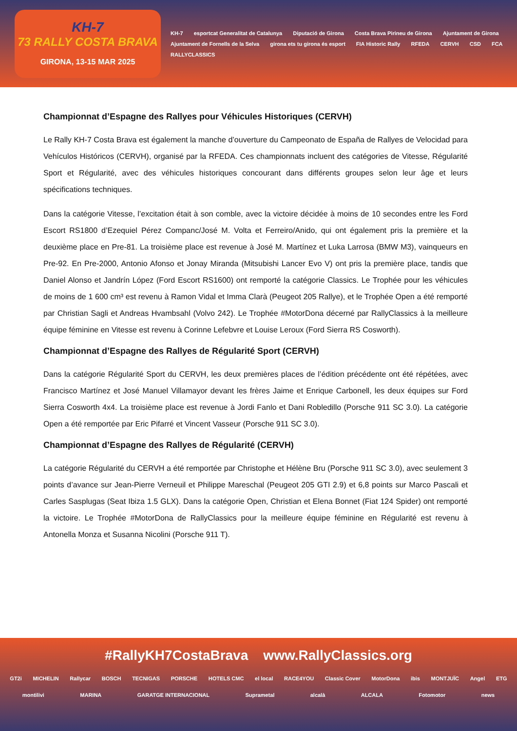KH-7
73 RALLY COSTA BRAVA
GIRONA, 13-15 MAR 2025
KH-7 esportcat Generalitat de Catalunya Diputació de Girona Costa Brava Pirineu de Girona Ajuntament de Girona Ajuntament de Fornells de la Selva girona ets tu girona és esport FIA Historic Rally RFEDA CERVH CSD FCA RALLYCLASSICS
Championnat d’Espagne des Rallyes pour Véhicules Historiques (CERVH)
Le Rally KH-7 Costa Brava est également la manche d’ouverture du Campeonato de España de Rallyes de Velocidad para Vehículos Históricos (CERVH), organisé par la RFEDA. Ces championnats incluent des catégories de Vitesse, Régularité Sport et Régularité, avec des véhicules historiques concourant dans différents groupes selon leur âge et leurs spécifications techniques.
Dans la catégorie Vitesse, l’excitation était à son comble, avec la victoire décidée à moins de 10 secondes entre les Ford Escort RS1800 d’Ezequiel Pérez Companc/José M. Volta et Ferreiro/Anido, qui ont également pris la première et la deuxième place en Pre-81. La troisième place est revenue à José M. Martínez et Luka Larrosa (BMW M3), vainqueurs en Pre-92. En Pre-2000, Antonio Afonso et Jonay Miranda (Mitsubishi Lancer Evo V) ont pris la première place, tandis que Daniel Alonso et Jandrín López (Ford Escort RS1600) ont remporté la catégorie Classics. Le Trophée pour les véhicules de moins de 1 600 cm³ est revenu à Ramon Vidal et Imma Clarà (Peugeot 205 Rallye), et le Trophée Open a été remporté par Christian Sagli et Andreas Hvambsahl (Volvo 242). Le Trophée #MotorDona décerné par RallyClassics à la meilleure équipe féminine en Vitesse est revenu à Corinne Lefebvre et Louise Leroux (Ford Sierra RS Cosworth).
Championnat d’Espagne des Rallyes de Régularité Sport (CERVH)
Dans la catégorie Régularité Sport du CERVH, les deux premières places de l’édition précédente ont été répétées, avec Francisco Martínez et José Manuel Villamayor devant les frères Jaime et Enrique Carbonell, les deux équipes sur Ford Sierra Cosworth 4x4. La troisième place est revenue à Jordi Fanlo et Dani Robledillo (Porsche 911 SC 3.0). La catégorie Open a été remportée par Eric Pifarré et Vincent Vasseur (Porsche 911 SC 3.0).
Championnat d’Espagne des Rallyes de Régularité (CERVH)
La catégorie Régularité du CERVH a été remportée par Christophe et Hélène Bru (Porsche 911 SC 3.0), avec seulement 3 points d’avance sur Jean-Pierre Verneuil et Philippe Mareschal (Peugeot 205 GTI 2.9) et 6,8 points sur Marco Pascali et Carles Sasplugas (Seat Ibiza 1.5 GLX). Dans la catégorie Open, Christian et Elena Bonnet (Fiat 124 Spider) ont remporté la victoire. Le Trophée #MotorDona de RallyClassics pour la meilleure équipe féminine en Régularité est revenu à Antonella Monza et Susanna Nicolini (Porsche 911 T).
#RallyKH7CostaBrava www.RallyClassics.org
GT2i MICHELIN Rallycar BOSCH TECNIGAS PORSCHE HOTELS CMC el local RACE4YOU Classic Cover MotorDona ibis MONTJUÏC Angel ETG montilivi MARINA GARATGE INTERNACIONAL Suprametal alcalà ALCALA Fotomotor news